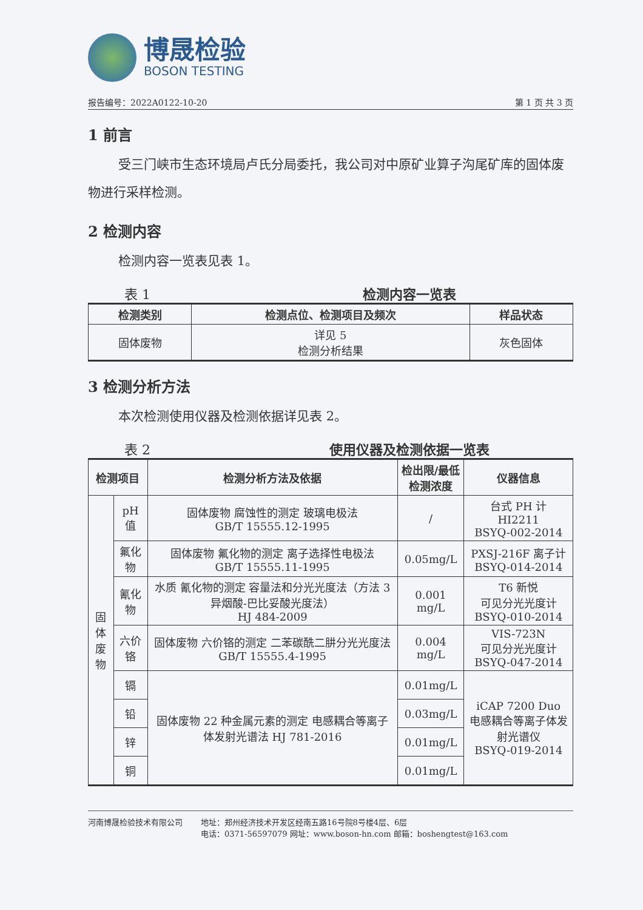博晟检验
BOSON TESTING
报告编号：2022A0122-10-20 第 1 页 共 3 页
1 前言
受三门峡市生态环境局卢氏分局委托，我公司对中原矿业算子沟尾矿库的固体废物进行采样检测。
2 检测内容
检测内容一览表见表 1。
表 1 检测内容一览表
| 检测类别 | 检测点位、检测项目及频次 | 样品状态 |
| --- | --- | --- |
| 固体废物 | 详见 5 检测分析结果 | 灰色固体 |
3 检测分析方法
本次检测使用仪器及检测依据详见表 2。
表 2 使用仪器及检测依据一览表
| 检测项目 | | 检测分析方法及依据 | 检出限/最低 检测浓度 | 仪器信息 |
| --- | --- | --- | --- | --- |
| 固体 废物 | pH 值 | 固体废物 腐蚀性的测定 玻璃电极法 GB/T 15555.12-1995 | / | 台式 PH 计 HI2211 BSYQ-002-2014 |
| | 氟化物 | 固体废物 氟化物的测定 离子选择性电极法 GB/T 15555.11-1995 | 0.05mg/L | PXSJ-216F 离子计 BSYQ-014-2014 |
| | 氰化物 | 水质 氰化物的测定 容量法和分光光度法（方法 3 异烟酸-巴比妥酸光度法） HJ 484-2009 | 0.001 mg/L | T6 新悦 可见分光光度计 BSYQ-010-2014 |
| | 六价铬 | 固体废物 六价铬的测定 二苯碳酰二肼分光光度法 GB/T 15555.4-1995 | 0.004 mg/L | VIS-723N 可见分光光度计 BSYQ-047-2014 |
| | 镉 | 固体废物 22 种金属元素的测定 电感耦合等离子体发射光谱法 HJ 781-2016 | 0.01mg/L | iCAP 7200 Duo 电感耦合等离子体发射光谱仪 BSYQ-019-2014 |
| | 铅 | | 0.03mg/L | |
| | 锌 | | 0.01mg/L | |
| | 铜 | | 0.01mg/L | |
河南博晟检验技术有限公司 地址：郑州经济技术开发区经南五路16号院8号楼4层、6层
电话：0371-56597079 网址：www.boson-hn.com 邮箱：boshengtest@163.com